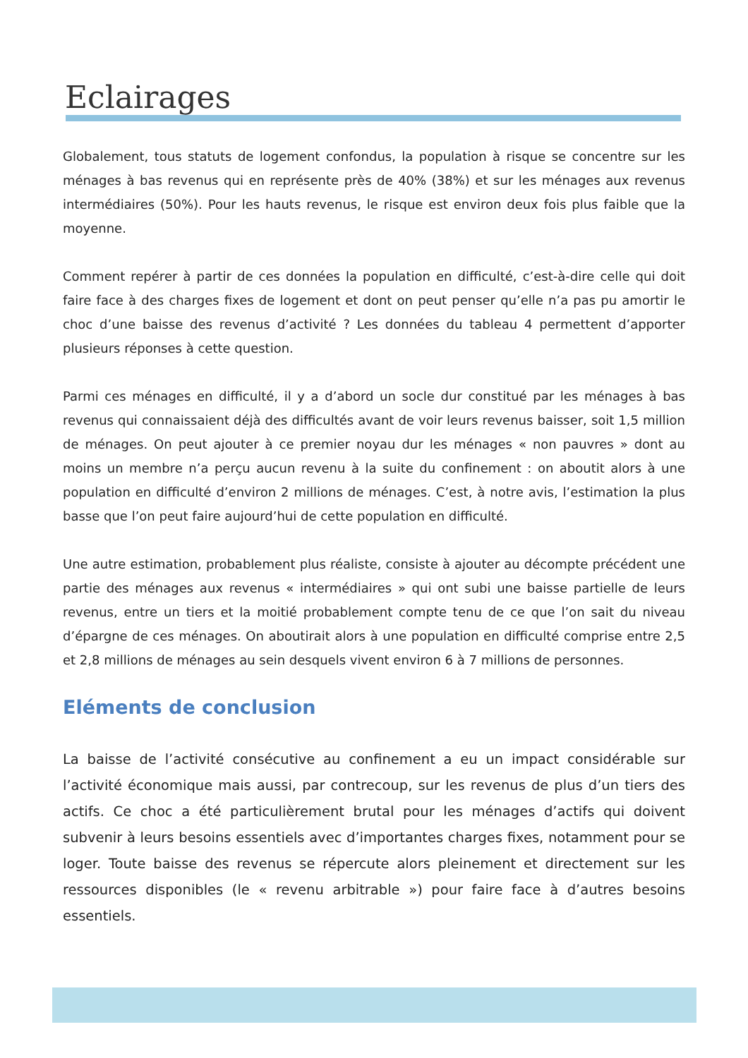Eclairages
Globalement, tous statuts de logement confondus, la population à risque se concentre sur les ménages à bas revenus qui en représente près de 40% (38%) et sur les ménages aux revenus intermédiaires (50%). Pour les hauts revenus, le risque est environ deux fois plus faible que la moyenne.
Comment repérer à partir de ces données la population en difficulté, c’est-à-dire celle qui doit faire face à des charges fixes de logement et dont on peut penser qu’elle n’a pas pu amortir le choc d’une baisse des revenus d’activité ? Les données du tableau 4 permettent d’apporter plusieurs réponses à cette question.
Parmi ces ménages en difficulté, il y a d’abord un socle dur constitué par les ménages à bas revenus qui connaissaient déjà des difficultés avant de voir leurs revenus baisser, soit 1,5 million de ménages. On peut ajouter à ce premier noyau dur les ménages « non pauvres » dont au moins un membre n’a perçu aucun revenu à la suite du confinement : on aboutit alors à une population en difficulté d’environ 2 millions de ménages. C’est, à notre avis, l’estimation la plus basse que l’on peut faire aujourd’hui de cette population en difficulté.
Une autre estimation, probablement plus réaliste, consiste à ajouter au décompte précédent une partie des ménages aux revenus « intermédiaires » qui ont subi une baisse partielle de leurs revenus, entre un tiers et la moitié probablement compte tenu de ce que l’on sait du niveau d’épargne de ces ménages. On aboutirait alors à une population en difficulté comprise entre 2,5 et 2,8 millions de ménages au sein desquels vivent environ 6 à 7 millions de personnes.
Eléments de conclusion
La baisse de l’activité consécutive au confinement a eu un impact considérable sur l’activité économique mais aussi, par contrecoup, sur les revenus de plus d’un tiers des actifs. Ce choc a été particulièrement brutal pour les ménages d’actifs qui doivent subvenir à leurs besoins essentiels avec d’importantes charges fixes, notamment pour se loger. Toute baisse des revenus se répercute alors pleinement et directement sur les ressources disponibles (le « revenu arbitrable ») pour faire face à d’autres besoins essentiels.